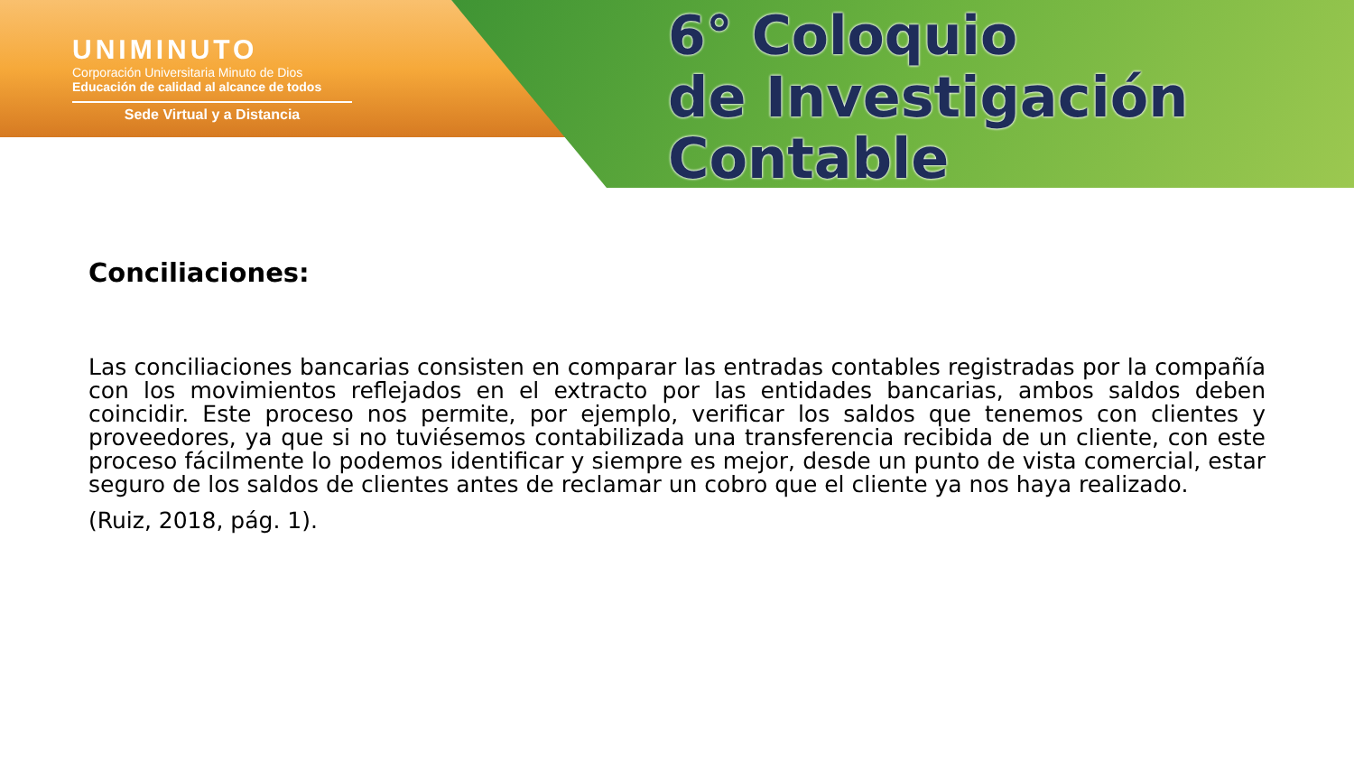UNIMINUTO
Corporación Universitaria Minuto de Dios
Educación de calidad al alcance de todos
Sede Virtual y a Distancia
6° Coloquio
de Investigación Contable
Conciliaciones:
Las conciliaciones bancarias consisten en comparar las entradas contables registradas por la compañía con los movimientos reflejados en el extracto por las entidades bancarias, ambos saldos deben coincidir. Este proceso nos permite, por ejemplo, verificar los saldos que tenemos con clientes y proveedores, ya que si no tuviésemos contabilizada una transferencia recibida de un cliente, con este proceso fácilmente lo podemos identificar y siempre es mejor, desde un punto de vista comercial, estar seguro de los saldos de clientes antes de reclamar un cobro que el cliente ya nos haya realizado.
(Ruiz, 2018, pág. 1).